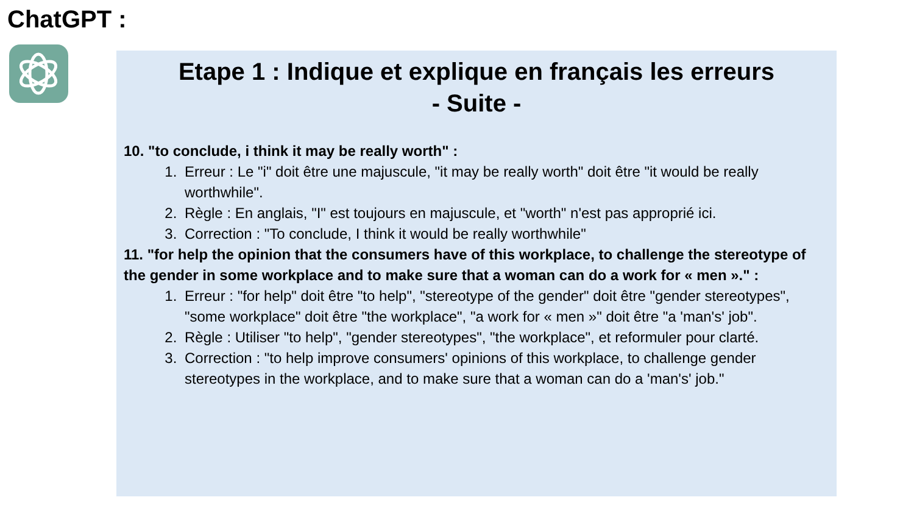ChatGPT :
Etape 1 : Indique et explique en français les erreurs
- Suite -
10. "to conclude, i think it may be really worth" :
1. Erreur : Le "i" doit être une majuscule, "it may be really worth" doit être "it would be really worthwhile".
2. Règle : En anglais, "I" est toujours en majuscule, et "worth" n'est pas approprié ici.
3. Correction : "To conclude, I think it would be really worthwhile"
11. "for help the opinion that the consumers have of this workplace, to challenge the stereotype of the gender in some workplace and to make sure that a woman can do a work for « men »." :
1. Erreur : "for help" doit être "to help", "stereotype of the gender" doit être "gender stereotypes", "some workplace" doit être "the workplace", "a work for « men »" doit être "a 'man's' job".
2. Règle : Utiliser "to help", "gender stereotypes", "the workplace", et reformuler pour clarté.
3. Correction : "to help improve consumers' opinions of this workplace, to challenge gender stereotypes in the workplace, and to make sure that a woman can do a 'man's' job."